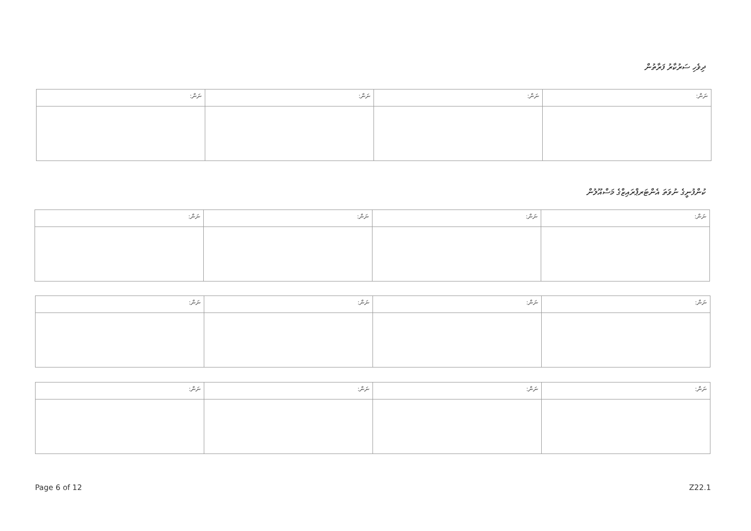ދިވެހި ސަރުކާރު ފަރާތުން
| ނަން: | ނަން: | ނަން: | ނަން: |
ކުންފުނީގެ ނުވަތަ އެންޓަރޕްރައިޒްގެ މަސްއޫލުން
| ނަން: | ނަން: | ނަން: | ނަން: |
| ނަން: | ނަން: | ނަން: | ނަން: |
| ނަން: | ނަން: | ނަން: | ނަން: |
Page 6 of 12 Z22.1